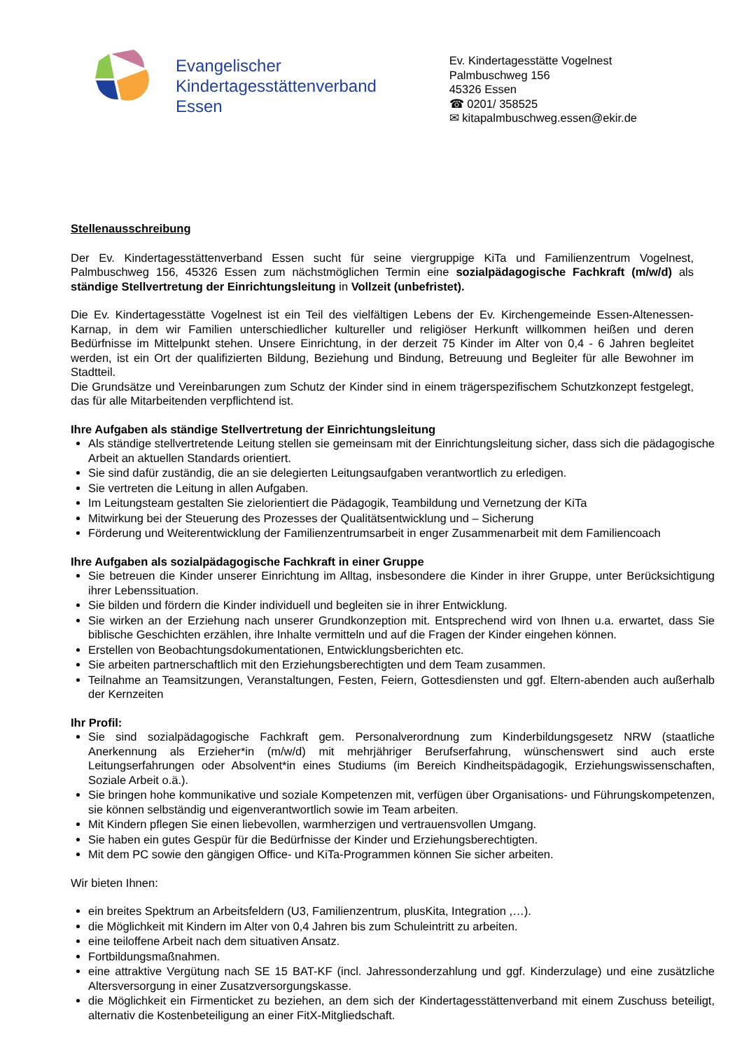Evangelischer
Kindertagesstättenverband
Essen
Ev. Kindertagesstätte Vogelnest
Palmbuschweg 156
45326 Essen
☎ 0201/ 358525
✉ kitapalmbuschweg.essen@ekir.de
Stellenausschreibung
Der Ev. Kindertagesstättenverband Essen sucht für seine viergruppige KiTa und Familienzentrum Vogelnest, Palmbuschweg 156, 45326 Essen zum nächstmöglichen Termin eine sozialpädagogische Fachkraft (m/w/d) als ständige Stellvertretung der Einrichtungsleitung in Vollzeit (unbefristet).
Die Ev. Kindertagesstätte Vogelnest ist ein Teil des vielfältigen Lebens der Ev. Kirchengemeinde Essen-Altenessen-Karnap, in dem wir Familien unterschiedlicher kultureller und religiöser Herkunft willkommen heißen und deren Bedürfnisse im Mittelpunkt stehen. Unsere Einrichtung, in der derzeit 75 Kinder im Alter von 0,4 - 6 Jahren begleitet werden, ist ein Ort der qualifizierten Bildung, Beziehung und Bindung, Betreuung und Begleiter für alle Bewohner im Stadtteil.
Die Grundsätze und Vereinbarungen zum Schutz der Kinder sind in einem trägerspezifischem Schutzkonzept festgelegt, das für alle Mitarbeitenden verpflichtend ist.
Ihre Aufgaben als ständige Stellvertretung der Einrichtungsleitung
Als ständige stellvertretende Leitung stellen sie gemeinsam mit der Einrichtungsleitung sicher, dass sich die pädagogische Arbeit an aktuellen Standards orientiert.
Sie sind dafür zuständig, die an sie delegierten Leitungsaufgaben verantwortlich zu erledigen.
Sie vertreten die Leitung in allen Aufgaben.
Im Leitungsteam gestalten Sie zielorientiert die Pädagogik, Teambildung und Vernetzung der KiTa
Mitwirkung bei der Steuerung des Prozesses der Qualitätsentwicklung und – Sicherung
Förderung und Weiterentwicklung der Familienzentrumsarbeit in enger Zusammenarbeit mit dem Familiencoach
Ihre Aufgaben als sozialpädagogische Fachkraft in einer Gruppe
Sie betreuen die Kinder unserer Einrichtung im Alltag, insbesondere die Kinder in ihrer Gruppe, unter Berücksichtigung ihrer Lebenssituation.
Sie bilden und fördern die Kinder individuell und begleiten sie in ihrer Entwicklung.
Sie wirken an der Erziehung nach unserer Grundkonzeption mit. Entsprechend wird von Ihnen u.a. erwartet, dass Sie biblische Geschichten erzählen, ihre Inhalte vermitteln und auf die Fragen der Kinder eingehen können.
Erstellen von Beobachtungsdokumentationen, Entwicklungsberichten etc.
Sie arbeiten partnerschaftlich mit den Erziehungsberechtigten und dem Team zusammen.
Teilnahme an Teamsitzungen, Veranstaltungen, Festen, Feiern, Gottesdiensten und ggf. Eltern-abenden auch außerhalb der Kernzeiten
Ihr Profil:
Sie sind sozialpädagogische Fachkraft gem. Personalverordnung zum Kinderbildungsgesetz NRW (staatliche Anerkennung als Erzieher*in (m/w/d) mit mehrjähriger Berufserfahrung, wünschenswert sind auch erste Leitungserfahrungen oder Absolvent*in eines Studiums (im Bereich Kindheitspädagogik, Erziehungswissenschaften, Soziale Arbeit o.ä.).
Sie bringen hohe kommunikative und soziale Kompetenzen mit, verfügen über Organisations- und Führungskompetenzen, sie können selbständig und eigenverantwortlich sowie im Team arbeiten.
Mit Kindern pflegen Sie einen liebevollen, warmherzigen und vertrauensvollen Umgang.
Sie haben ein gutes Gespür für die Bedürfnisse der Kinder und Erziehungsberechtigten.
Mit dem PC sowie den gängigen Office- und KiTa-Programmen können Sie sicher arbeiten.
Wir bieten Ihnen:
ein breites Spektrum an Arbeitsfeldern (U3, Familienzentrum, plusKita, Integration ,…).
die Möglichkeit mit Kindern im Alter von 0,4 Jahren bis zum Schuleintritt zu arbeiten.
eine teiloffene Arbeit nach dem situativen Ansatz.
Fortbildungsmaßnahmen.
eine attraktive Vergütung nach SE 15 BAT-KF (incl. Jahressonderzahlung und ggf. Kinderzulage) und eine zusätzliche Altersversorgung in einer Zusatzversorgungskasse.
die Möglichkeit ein Firmenticket zu beziehen, an dem sich der Kindertagesstättenverband mit einem Zuschuss beteiligt, alternativ die Kostenbeteiligung an einer FitX-Mitgliedschaft.